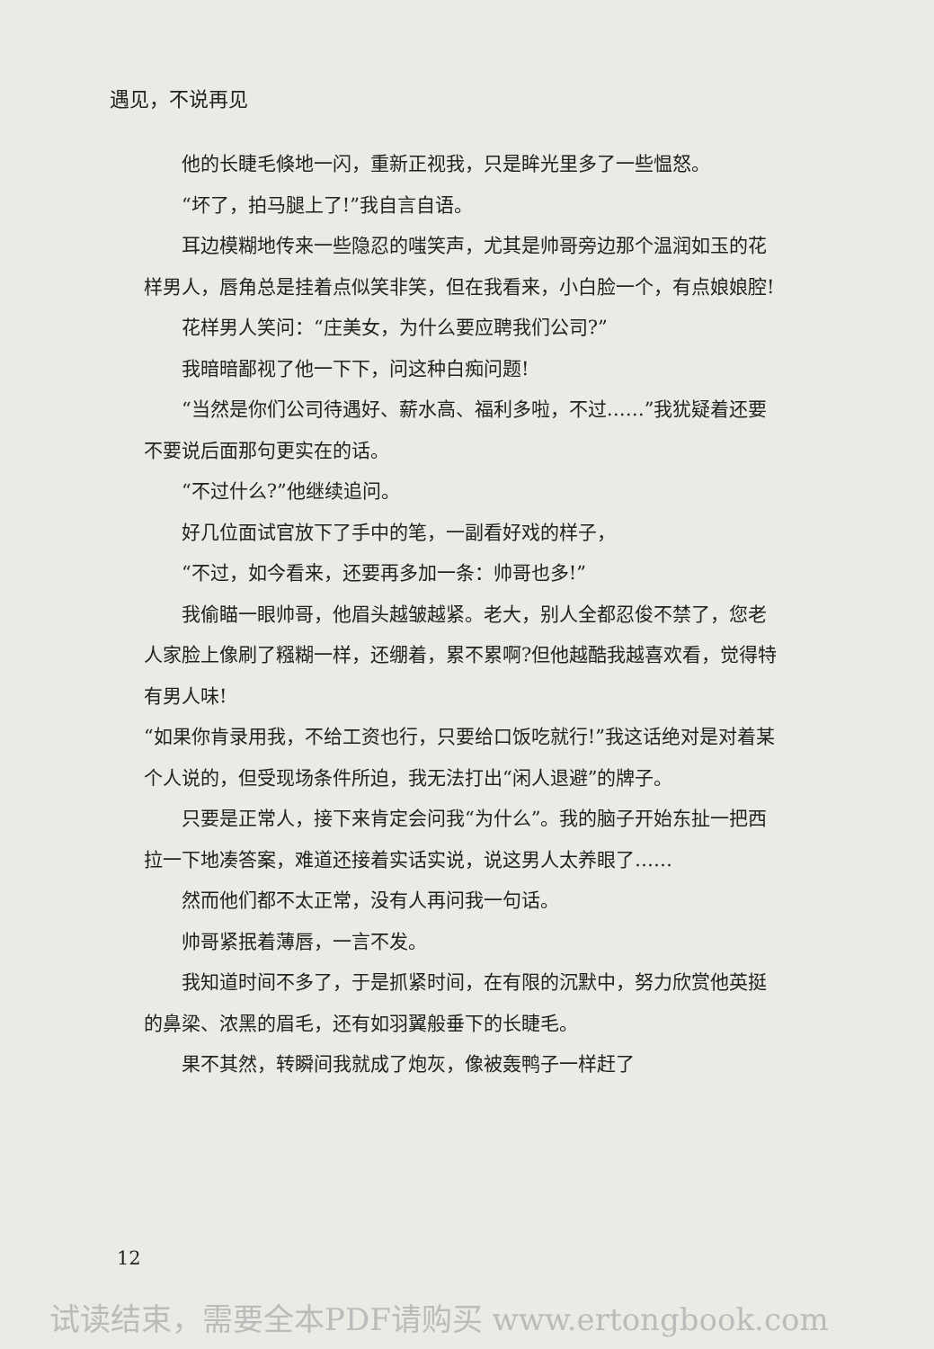遇见，不说再见
他的长睫毛倏地一闪，重新正视我，只是眸光里多了一些愠怒。
“坏了，拍马腿上了!”我自言自语。
耳边模糊地传来一些隐忍的嗤笑声，尤其是帅哥旁边那个温润如玉的花样男人，唇角总是挂着点似笑非笑，但在我看来，小白脸一个，有点娘娘腔!
花样男人笑问：“庄美女，为什么要应聘我们公司?”
我暗暗鄙视了他一下下，问这种白痴问题!
“当然是你们公司待遇好、薪水高、福利多啦，不过……”我犹疑着还要不要说后面那句更实在的话。
“不过什么?”他继续追问。
好几位面试官放下了手中的笔，一副看好戏的样子，
“不过，如今看来，还要再多加一条：帅哥也多!”
我偷瞄一眼帅哥，他眉头越皱越紧。老大，别人全都忍俊不禁了，您老人家脸上像刷了糨糊一样，还绷着，累不累啊?但他越酷我越喜欢看，觉得特有男人味!
“如果你肯录用我，不给工资也行，只要给口饭吃就行!”我这话绝对是对着某个人说的，但受现场条件所迫，我无法打出“闲人退避”的牌子。
只要是正常人，接下来肯定会问我“为什么”。我的脑子开始东扯一把西拉一下地凑答案，难道还接着实话实说，说这男人太养眼了……
然而他们都不太正常，没有人再问我一句话。
帅哥紧抿着薄唇，一言不发。
我知道时间不多了，于是抓紧时间，在有限的沉默中，努力欣赏他英挺的鼻梁、浓黑的眉毛，还有如羽翼般垂下的长睫毛。
果不其然，转瞬间我就成了炮灰，像被轰鸭子一样赶了
12
试读结束，需要全本PDF请购买 www.ertongbook.com